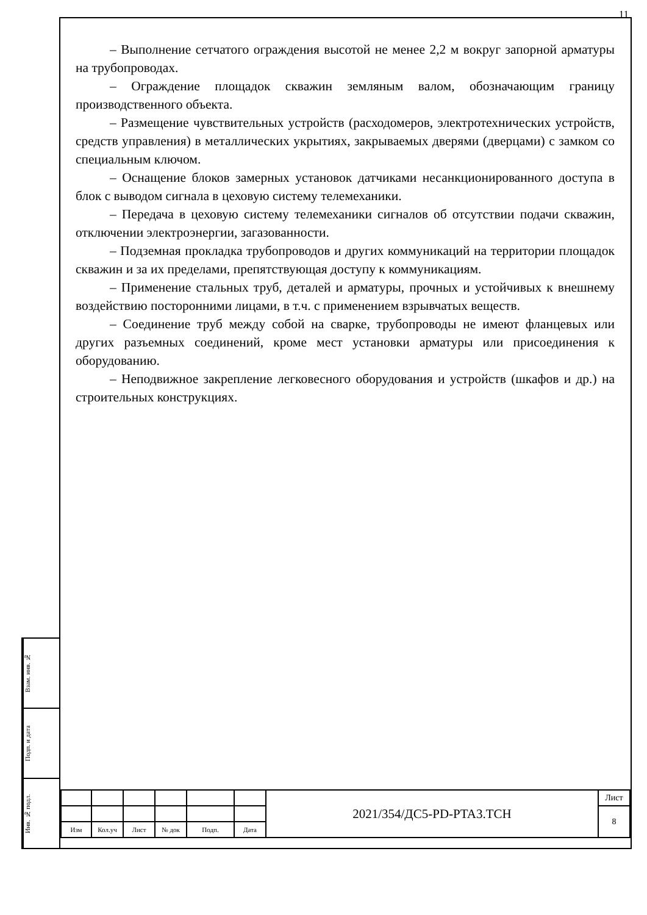11
– Выполнение сетчатого ограждения высотой не менее 2,2 м вокруг запорной арматуры на трубопроводах.
– Ограждение площадок скважин земляным валом, обозначающим границу производственного объекта.
– Размещение чувствительных устройств (расходомеров, электротехнических устройств, средств управления) в металлических укрытиях, закрываемых дверями (дверцами) с замком со специальным ключом.
– Оснащение блоков замерных установок датчиками несанкционированного доступа в блок с выводом сигнала в цеховую систему телемеханики.
– Передача в цеховую систему телемеханики сигналов об отсутствии подачи скважин, отключении электроэнергии, загазованности.
– Подземная прокладка трубопроводов и других коммуникаций на территории площадок скважин и за их пределами, препятствующая доступу к коммуникациям.
– Применение стальных труб, деталей и арматуры, прочных и устойчивых к внешнему воздействию посторонними лицами, в т.ч. с применением взрывчатых веществ.
– Соединение труб между собой на сварке, трубопроводы не имеют фланцевых или других разъемных соединений, кроме мест установки арматуры или присоединения к оборудованию.
– Неподвижное закрепление легковесного оборудования и устройств (шкафов и др.) на строительных конструкциях.
Взам. инв. №
Подп. и дата
Инв. № подл.
| | | | | | | 2021/354/ДС5-PD-PTA3.TCH | Лист |
| | | | | | | | 8 |
| Изм | Кол.уч | Лист | № док | Подп. | Дата | | |